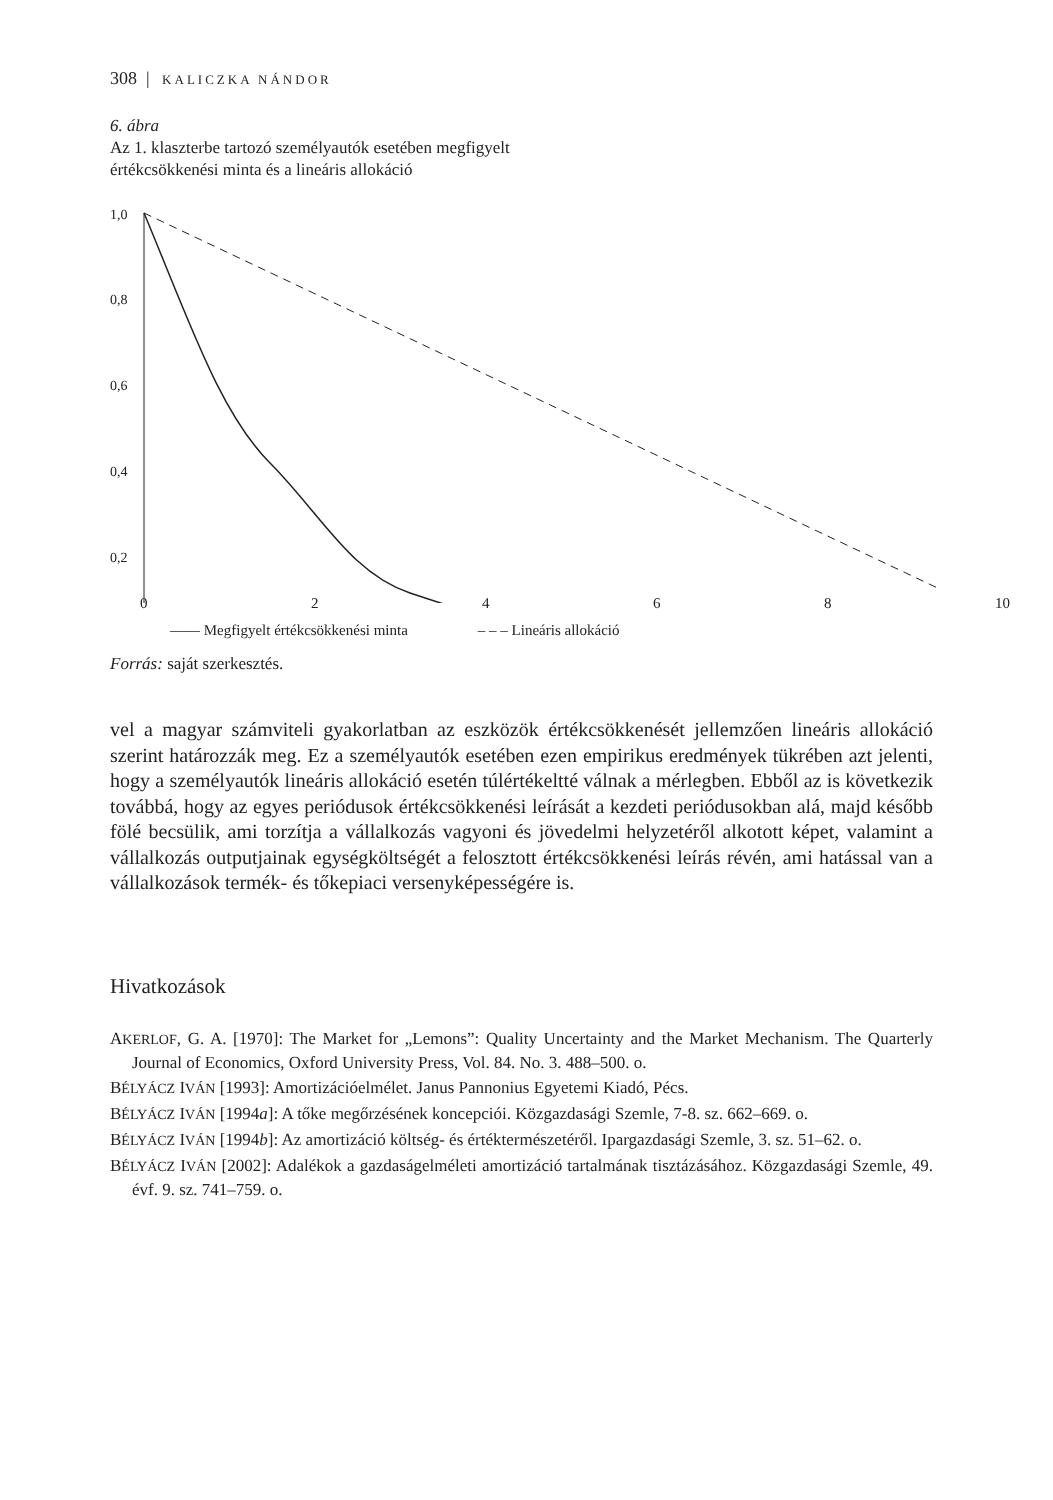308 | KALICZKA NÁNDOR
6. ábra
Az 1. klaszterbe tartozó személyautók esetében megfigyelt
értékcsökkenési minta és a lineáris allokáció
1,0
0,8
0,6
0,4
0,2
–
02468 10
—— Megfigyelt értékcsökkenési minta – – – Lineáris allokáció
Forrás: saját szerkesztés.
vel a magyar számviteli gyakorlatban az eszközök értékcsökkenését jellemzően lineáris allokáció szerint határozzák meg. Ez a személyautók esetében ezen empirikus eredmények tükrében azt jelenti, hogy a személyautók lineáris allokáció esetén túlértékeltté válnak a mérlegben. Ebből az is következik továbbá, hogy az egyes periódusok értékcsökkenési leírását a kezdeti periódusokban alá, majd később fölé becsülik, ami torzítja a vállalkozás vagyoni és jövedelmi helyzetéről alkotott képet, valamint a vállalkozás outputjainak egységköltségét a felosztott értékcsökkenési leírás révén, ami hatással van a vállalkozások termék- és tőkepiaci versenyképességére is.
Hivatkozások
AKERLOF, G. A. [1970]: The Market for „Lemons”: Quality Uncertainty and the Market Mechanism. The Quarterly Journal of Economics, Oxford University Press, Vol. 84. No. 3. 488–500. o.
BÉLYÁCZ IVÁN [1993]: Amortizációelmélet. Janus Pannonius Egyetemi Kiadó, Pécs.
BÉLYÁCZ IVÁN [1994a]: A tőke megőrzésének koncepciói. Közgazdasági Szemle, 7-8. sz. 662–669. o.
BÉLYÁCZ IVÁN [1994b]: Az amortizáció költség- és értéktermészetéről. Ipargazdasági Szemle, 3. sz. 51–62. o.
BÉLYÁCZ IVÁN [2002]: Adalékok a gazdaságelméleti amortizáció tartalmának tisztázásához. Közgazdasági Szemle, 49. évf. 9. sz. 741–759. o.